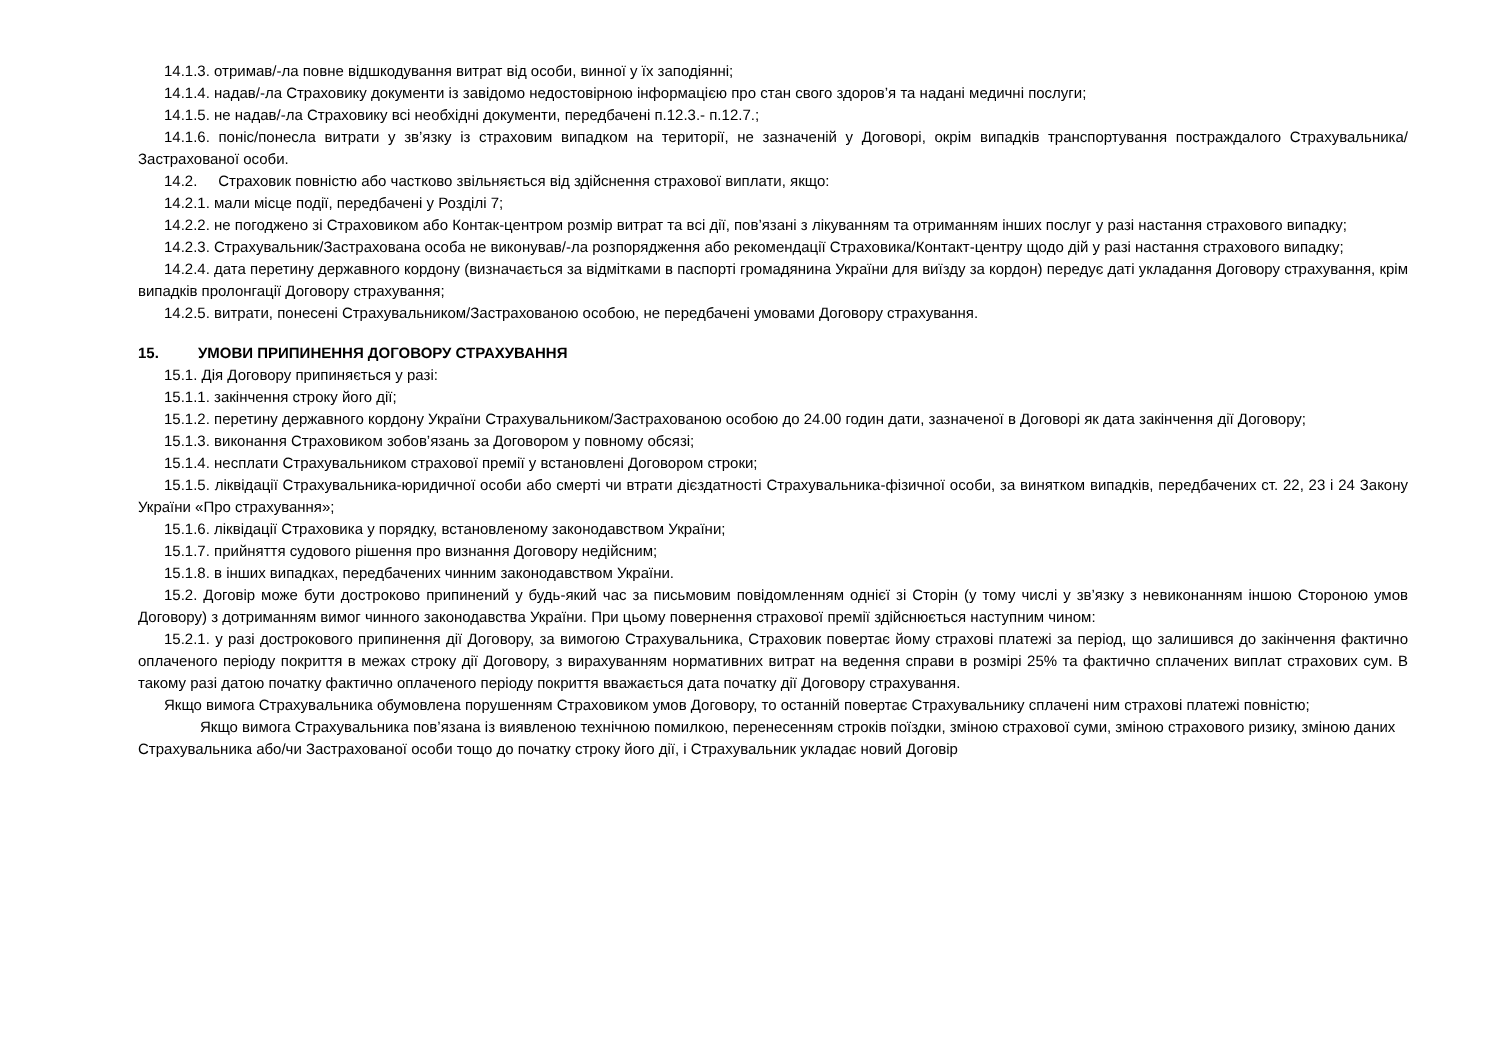14.1.3. отримав/-ла повне відшкодування витрат від особи, винної у їх заподіянні;
14.1.4. надав/-ла Страховику документи із завідомо недостовірною інформацією про стан свого здоров’я та надані медичні послуги;
14.1.5. не надав/-ла Страховику всі необхідні документи, передбачені п.12.3.- п.12.7.;
14.1.6. поніс/понесла витрати у зв’язку із страховим випадком на території, не зазначеній у Договорі, окрім випадків транспортування постраждалого Страхувальника/Застрахованої особи.
14.2. Страховик повністю або частково звільняється від здійснення страхової виплати, якщо:
14.2.1. мали місце події, передбачені у Розділі 7;
14.2.2. не погоджено зі Страховиком або Контак-центром розмір витрат та всі дії, пов’язані з лікуванням та отриманням інших послуг у разі настання страхового випадку;
14.2.3. Страхувальник/Застрахована особа не виконував/-ла розпорядження або рекомендації Страховика/Контакт-центру щодо дій у разі настання страхового випадку;
14.2.4. дата перетину державного кордону (визначається за відмітками в паспорті громадянина України для виїзду за кордон) передує даті укладання Договору страхування, крім випадків пролонгації Договору страхування;
14.2.5. витрати, понесені Страхувальником/Застрахованою особою, не передбачені умовами Договору страхування.
15. УМОВИ ПРИПИНЕННЯ ДОГОВОРУ СТРАХУВАННЯ
15.1. Дія Договору припиняється у разі:
15.1.1. закінчення строку його дії;
15.1.2. перетину державного кордону України Страхувальником/Застрахованою особою до 24.00 годин дати, зазначеної в Договорі як дата закінчення дії Договору;
15.1.3. виконання Страховиком зобов’язань за Договором у повному обсязі;
15.1.4. несплати Страхувальником страхової премії у встановлені Договором строки;
15.1.5. ліквідації Страхувальника-юридичної особи або смерті чи втрати дієздатності Страхувальника-фізичної особи, за винятком випадків, передбачених ст. 22, 23 і 24 Закону України «Про страхування»;
15.1.6. ліквідації Страховика у порядку, встановленому законодавством України;
15.1.7. прийняття судового рішення про визнання Договору недійсним;
15.1.8. в інших випадках, передбачених чинним законодавством України.
15.2. Договір може бути достроково припинений у будь-який час за письмовим повідомленням однієї зі Сторін (у тому числі у зв’язку з невиконанням іншою Стороною умов Договору) з дотриманням вимог чинного законодавства України. При цьому повернення страхової премії здійснюється наступним чином:
15.2.1. у разі дострокового припинення дії Договору, за вимогою Страхувальника, Страховик повертає йому страхові платежі за період, що залишився до закінчення фактично оплаченого періоду покриття в межах строку дії Договору, з вирахуванням нормативних витрат на ведення справи в розмірі 25% та фактично сплачених виплат страхових сум. В такому разі датою початку фактично оплаченого періоду покриття вважається дата початку дії Договору страхування.
Якщо вимога Страхувальника обумовлена порушенням Страховиком умов Договору, то останній повертає Страхувальнику сплачені ним страхові платежі повністю;
Якщо вимога Страхувальника пов’язана із виявленою технічною помилкою, перенесенням строків поїздки, зміною страхової суми, зміною страхового ризику, зміною даних Страхувальника або/чи Застрахованої особи тощо до початку строку його дії, і Страхувальник укладає новий Договір